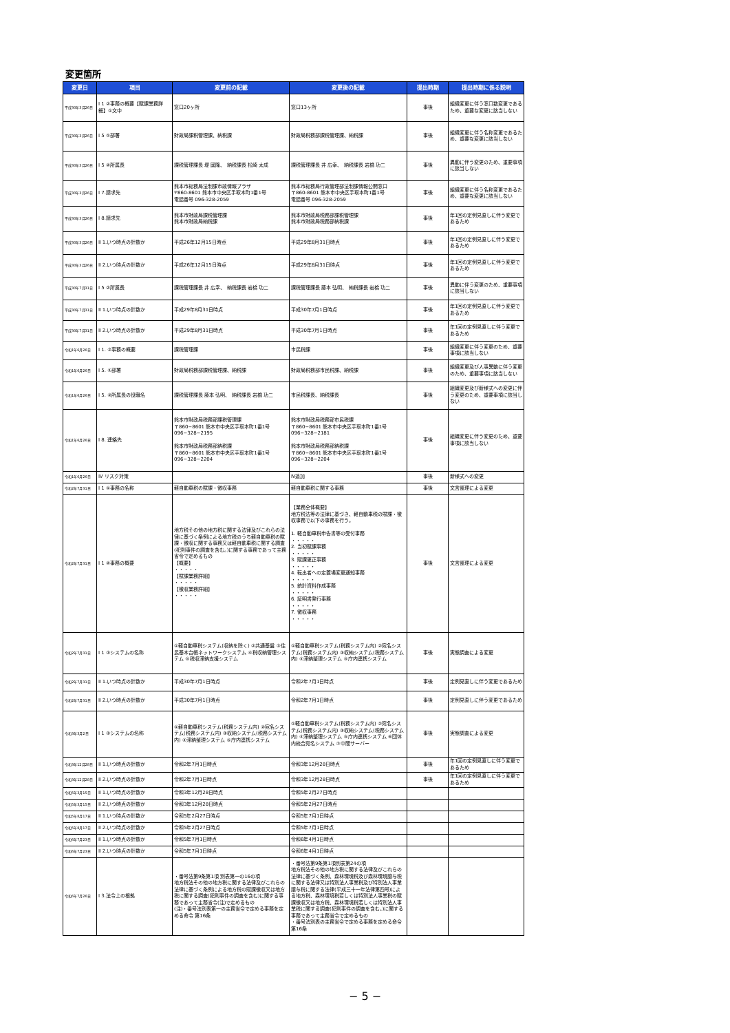変更箇所
| 変更日 | 項目 | 変更前の記載 | 変更後の記載 | 提出時期 | 提出時期に係る説明 |
| --- | --- | --- | --- | --- | --- |
| 平成30年3月26日 | Ⅰ 1 ②事務の概要【賦課業務詳細】①文中 | 窓口20ヶ所 | 窓口13ヶ所 | 事後 | 組織変更に伴う窓口数変更であるため、重要な変更に該当しない |
| 平成30年3月26日 | Ⅰ 5 ①部署 | 財政局課税管理課、納税課 | 財政局税務部課税管理課、納税課 | 事後 | 組織変更に伴う名称変更であるため、重要な変更に該当しない |
| 平成30年3月26日 | Ⅰ 5 ②所属長 | 課税管理課長 堤 國隆、 納税課長 松崎 太成 | 課税管理課長 井 広幸、 納税課長 岩橋 功二 | 事後 | 異動に伴う変更のため、重要事項に該当しない |
| 平成30年3月26日 | Ⅰ 7.請求先 | 熊本市総務局法制課市政情報プラザ 〒860-8601 熊本市中央区手取本町1番1号 電話番号 096-328-2059 | 熊本市総務局行政管理部法制課情報公開窓口 〒860-8601 熊本市中央区手取本町1番1号 電話番号 096-328-2059 | 事後 | 組織変更に伴う名称変更であるため、重要な変更に該当しない |
| 平成30年3月26日 | Ⅰ 8.請求先 | 熊本市財政局課税管理課 熊本市財政局納税課 | 熊本市財政局税務部課税管理課 熊本市財政局税務部納税課 | 事後 | 年1回の定例見直しに伴う変更であるため |
| 平成30年3月26日 | Ⅱ 1.いつ時点の計数か | 平成26年12月15日時点 | 平成29年8月31日時点 | 事後 | 年1回の定例見直しに伴う変更であるため |
| 平成30年3月26日 | Ⅱ 2.いつ時点の計数か | 平成26年12月15日時点 | 平成29年8月31日時点 | 事後 | 年1回の定例見直しに伴う変更であるため |
| 平成30年7月31日 | Ⅰ 5 ②所属長 | 課税管理課長 井 広幸、 納税課長 岩橋 功二 | 課税管理課長 藤本 弘明、 納税課長 岩橋 功二 | 事後 | 異動に伴う変更のため、重要事項に該当しない |
| 平成30年7月31日 | Ⅱ 1.いつ時点の計数か | 平成29年8月31日時点 | 平成30年7月1日時点 | 事後 | 年1回の定例見直しに伴う変更であるため |
| 平成30年7月31日 | Ⅱ 2.いつ時点の計数か | 平成29年8月31日時点 | 平成30年7月1日時点 | 事後 | 年1回の定例見直しに伴う変更であるため |
| 令和1年6月26日 | Ⅰ 1. ②事務の概要 | 課税管理課 | 市民税課 | 事後 | 組織変更に伴う変更のため、重要事項に該当しない |
| 令和1年6月26日 | Ⅰ 5. ①部署 | 財政局税務部課税管理課、納税課 | 財政局税務部市民税課、納税課 | 事後 | 組織変更及び人事異動に伴う変更のため、重要事項に該当しない |
| 令和1年6月26日 | Ⅰ 5. ②所属長の役職名 | 課税管理課長 藤本 弘明、 納税課長 岩橋 功二 | 市民税課長、納税課長 | 事後 | 組織変更及び新様式への変更に伴う変更のため、重要事項に該当しない |
| 令和1年6月26日 | Ⅰ 8. 連絡先 | 熊本市財政局税務部課税管理課 〒860−8601 熊本市中央区手取本町1番1号 096−328−2195 熊本市財政局税務部納税課 〒860−8601 熊本市中央区手取本町1番1号 096−328−2204 | 熊本市財政局税務部市民税課 〒860−8601 熊本市中央区手取本町1番1号 096−328−2181 熊本市財政局税務部納税課 〒860−8601 熊本市中央区手取本町1番1号 096−328−2204 | 事後 | 組織変更に伴う変更のため、重要事項に該当しない |
| 令和1年6月26日 | Ⅳ リスク対策 | | Ⅳ追加 | 事後 | 新様式への変更 |
| 令和2年7月31日 | Ⅰ 1 ①事務の名称 | 軽自動車税の賦課・徴収事務 | 軽自動車税に関する事務 | 事後 | 文言整理による変更 |
| 令和2年7月31日 | Ⅰ 1 ②事務の概要 | 地方税その他の地方税に関する法律及びこれらの法律に基づく条例による地方税のうち軽自動車税の賦課・徴収に関する事務又は軽自動車税に関する調査(犯則事件の調査を含む。)に関する事務であって主務省令で定めるもの 【概要】 ・・・・・ 【賦課業務詳細】 ・・・・・ 【徴収業務詳細】 ・・・・・ | 【業務全体概要】 地方税法等の法律に基づき、軽自動車税の賦課・徴収事務で以下の事務を行う。 1. 軽自動車税申告書等の受付事務 ・・・・・ 2. 当初賦課事務 ・・・・・ 3. 賦課更正事務 ・・・・・ 4. 転出者への定置場変更通知事務 ・・・・・ 5. 統計資料作成事務 ・・・・・ 6. 証明書発行事務 ・・・・・ 7. 徴収事務 ・・・・・ | 事後 | 文言整理による変更 |
| 令和2年7月31日 | Ⅰ 1 ③システムの名称 | ①軽自動車税システム(収納を除く) ②共通基盤 ③住民基本台帳ネットワークシステム ④税収納管理システム ⑤税収滞納支援システム | ①軽自動車税システム(税務システム内) ②宛名システム(税務システム内) ③収納システム(税務システム内) ④滞納整理システム ⑤庁内連携システム | 事後 | 実態調査による変更 |
| 令和2年7月31日 | Ⅱ 1.いつ時点の計数か | 平成30年7月1日時点 | 令和2年7月1日時点 | 事後 | 定例見直しに伴う変更であるため |
| 令和2年7月31日 | Ⅱ 2.いつ時点の計数か | 平成30年7月1日時点 | 令和2年7月1日時点 | 事後 | 定例見直しに伴う変更であるため |
| 令和3年3月2日 | Ⅰ 1 ③システムの名称 | ①軽自動車税システム(税務システム内) ②宛名システム(税務システム内) ③収納システム(税務システム内) ④滞納整理システム ⑤庁内連携システム | ①軽自動車税システム(税務システム内) ②宛名システム(税務システム内) ③収納システム(税務システム内) ④滞納整理システム ⑤庁内連携システム ⑥団体内統合宛名システム ⑦中間サーバー | 事後 | 実態調査による変更 |
| 令和3年12月28日 | Ⅱ 1.いつ時点の計数か | 令和2年7月1日時点 | 令和3年12月28日時点 | 事後 | 年1回の定例見直しに伴う変更であるため |
| 令和3年12月28日 | Ⅱ 2.いつ時点の計数か | 令和2年7月1日時点 | 令和3年12月28日時点 | 事後 | 年1回の定例見直しに伴う変更であるため |
| 令和5年3月15日 | Ⅱ 1.いつ時点の計数か | 令和3年12月28日時点 | 令和5年2月27日時点 | | |
| 令和5年3月15日 | Ⅱ 2.いつ時点の計数か | 令和3年12月28日時点 | 令和5年2月27日時点 | | |
| 令和5年8月17日 | Ⅱ 1.いつ時点の計数か | 令和5年2月27日時点 | 令和5年7月1日時点 | | |
| 令和5年8月17日 | Ⅱ 2.いつ時点の計数か | 令和5年2月27日時点 | 令和5年7月1日時点 | | |
| 令和6年7月23日 | Ⅱ 1.いつ時点の計数か | 令和5年7月1日時点 | 令和6年4月1日時点 | | |
| 令和6年7月23日 | Ⅱ 2.いつ時点の計数か | 令和5年7月1日時点 | 令和6年4月1日時点 | | |
| 令和6年7月26日 | Ⅰ 3.法令上の根拠 | ・番号法第9条第1項 別表第一の16の項 地方税法その他の地方税に関する法律及びこれらの法律に基づく条例による地方税の賦課徴収又は地方税に関する調査(犯則事件の調査を含む)に関する事務であって主務省令(注)で定めるもの (注)・番号法別表第一の主務省令で定める事務を定める命令 第16条 | ・番号法第9条第1項別表第24の項 地方税法その他の地方税に関する法律及びこれらの法律に基づく条例、森林環境税及び森林環境譲与税に関する法律又は特別法人事業税及び特別法人事業譲与税に関する法律(平成三十一年法律第四号)による地方税、森林環境税若しくは特別法人事業税の賦課徴収又は地方税、森林環境税若しくは特別法人事業税に関する調査(犯則事件の調査を含む。)に関する事務であって主務省令で定めるもの ・番号法別表の主務省令で定める事務を定める命令 第16条 | | |
− 5 −